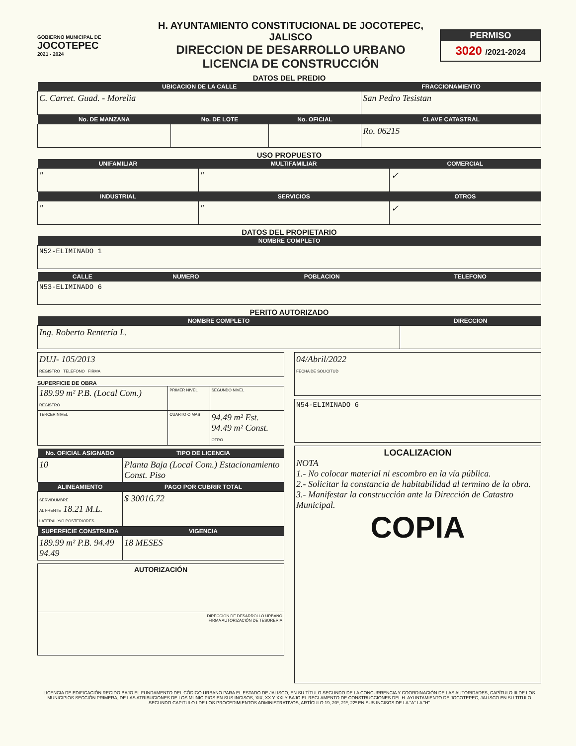GOBIERNO MUNICIPAL DE
JOCOTEPEC
2021 - 2024
H. AYUNTAMIENTO CONSTITUCIONAL DE JOCOTEPEC, JALISCO
DIRECCION DE DESARROLLO URBANO
LICENCIA DE CONSTRUCCIÓN
PERMISO
3020 /2021-2024
DATOS DEL PREDIO
| UBICACION DE LA CALLE | | | FRACCIONAMIENTO |
| --- | --- | --- | --- |
| C. Carret. Guad. - Morelia | | | San Pedro Tesistan |
| No. DE MANZANA | No. DE LOTE | No. OFICIAL | CLAVE CATASTRAL |
| | | | Ro. 06215 |
USO PROPUESTO
| UNIFAMILIAR | MULTIFAMILIAR | COMERCIAL |
| --- | --- | --- |
| " | " | ✓ |
| INDUSTRIAL | SERVICIOS | OTROS |
| " | " | ✓ |
DATOS DEL PROPIETARIO
| NOMBRE COMPLETO |
| --- |
| N52-ELIMINADO 1 |
| CALLE | NUMERO | POBLACION | TELEFONO |
| --- | --- | --- | --- |
| N53-ELIMINADO 6 | | | |
PERITO AUTORIZADO
| NOMBRE COMPLETO | DIRECCION |
| --- | --- |
| Ing. Roberto Rentería L. | |
| DUJ- 105/2013 REGISTRO TELEFONO FIRMA |
SUPERFICIE DE OBRA
| 189.99 m² P.B. (Local Com.) REGISTRO | PRIMER NIVEL | SEGUNDO NIVEL |
| TERCER NIVEL | CUARTO O MAS | 94.49 m² Est. 94.49 m² Const. OTRO |
| No. OFICIAL ASIGNADO | TIPO DE LICENCIA |
| --- | --- |
| 10 | Planta Baja (Local Com.) Estacionamiento Const. Piso |
| ALINEAMIENTO | PAGO POR CUBRIR TOTAL |
| SERVIDUMBRE AL FRENTE 18.21 M.L. LATERAL Y/O POSTERIORES | $ 30016.72 |
| SUPERFICIE CONSTRUIDA | VIGENCIA |
| 189.99 m² P.B. 94.49 94.49 | 18 MESES |
| AUTORIZACIÓN |
| DIRECCION DE DESARROLLO URBANO FIRMA AUTORIZACIÓN DE TESORERIA |
| 04/Abril/2022 FECHA DE SOLICITUD |
| N54-ELIMINADO 6 |
| LOCALIZACION NOTA 1.- No colocar material ni escombro en la vía pública. 2.- Solicitar la constancia de habitabilidad al termino de la obra. 3.- Manifestar la construcción ante la Dirección de Catastro Municipal. COPIA |
LICENCIA DE EDIFICACIÓN REGIDO BAJO EL FUNDAMENTO DEL CÓDIGO URBANO PARA EL ESTADO DE JALISCO, EN SU TÍTULO SEGUNDO DE LA CONCURRENCIA Y COORDINACIÓN DE LAS AUTORIDADES, CAPÍTULO III DE LOS MUNICIPIOS SECCIÓN PRIMERA, DE LAS ATRIBUCIONES DE LOS MUNICIPIOS EN SUS INCISOS, XIX, XX Y XXI Y BAJO EL REGLAMENTO DE CONSTRUCCIONES DEL H. AYUNTAMIENTO DE JOCOTEPEC, JALISCO EN SU TITULO SEGUNDO CAPITULO I DE LOS PROCEDIMIENTOS ADMINISTRATIVOS, ARTÍCULO 19, 20º, 21º, 22º EN SUS INCISOS DE LA "A" LA "H"